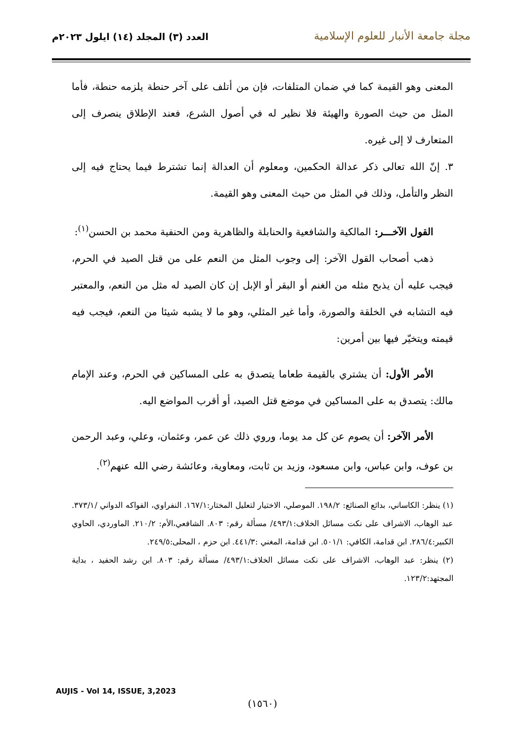مجلة جامعة الأنبار للعلوم الإسلامية
العدد (٣) المجلد (١٤) ايلول ٢٠٢٣م
المعنى وهو القيمة كما في ضمان المتلفات، فإن من أتلف على آخر حنطة يلزمه حنطة، فأما المثل من حيث الصورة والهيئة فلا نظير له في أصول الشرع، فعند الإطلاق ينصرف إلى المتعارف لا إلى غيره.
٣. إنّ الله تعالى ذكر عدالة الحكمين، ومعلوم أن العدالة إنما تشترط فيما يحتاج فيه إلى النظر والتأمل، وذلك في المثل من حيث المعنى وهو القيمة.
القول الآخـــر: المالكية والشافعية والحنابلة والظاهرية ومن الحنفية محمد بن الحسن<sup>(١)</sup>:
ذهب أصحاب القول الآخر: إلى وجوب المثل من النعم على من قتل الصيد في الحرم، فيجب عليه أن يذبح مثله من الغنم أو البقر أو الإبل إن كان الصيد له مثل من النعم، والمعتبر فيه التشابه في الخلقة والصورة، وأما غير المثلي، وهو ما لا يشبه شيئا من النعم، فيجب فيه قيمته ويتخيّر فيها بين أمرين:
الأمر الأول: أن يشتري بالقيمة طعاما يتصدق به على المساكين في الحرم، وعند الإمام مالك: يتصدق به على المساكين في موضع قتل الصيد، أو أقرب المواضع اليه.
الأمر الآخر: أن يصوم عن كل مد يوما، وروي ذلك عن عمر، وعثمان، وعلي، وعبد الرحمن بن عوف، وابن عباس، وابن مسعود، وزيد بن ثابت، ومعاوية، وعائشة رضي الله عنهم<sup>(٢)</sup>.
(١) ينظر: الكاساني، بدائع الصنائع: ١٩٨/٢. الموصلي، الاختيار لتعليل المختار:١٦٧/١. النفراوي، الفواكه الدواني /٣٧٣/١. عبد الوهاب، الاشراف على نكت مسائل الخلاف:٤٩٣/١/ مسألة رقم: ٨٠٣. الشافعي،الأم: ٢١٠/٢. الماوردي، الحاوي الكبير:٢٨٦/٤. ابن قدامة، الكافي: ٥٠١/١. ابن قدامة، المغني :٤٤١/٣. ابن حزم ، المحلى:٢٤٩/٥.
(٢) ينظر: عبد الوهاب، الاشراف على نكت مسائل الخلاف:٤٩٣/١/ مسألة رقم: ٨٠٣. ابن رشد الحفيد ، بداية المجتهد:١٢٣/٢.
AUJIS - Vol 14, ISSUE, 3,2023
(١٥٦٠)